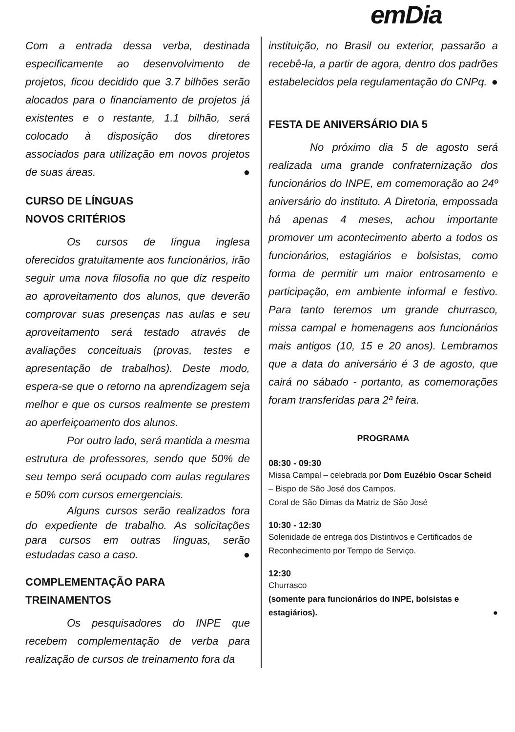emDia
Com a entrada dessa verba, destinada especificamente ao desenvolvimento de projetos, ficou decidido que 3.7 bilhões serão alocados para o financiamento de projetos já existentes e o restante, 1.1 bilhão, será colocado à disposição dos diretores associados para utilização em novos projetos de suas áreas. ●
CURSO DE LÍNGUAS
NOVOS CRITÉRIOS
Os cursos de língua inglesa oferecidos gratuitamente aos funcionários, irão seguir uma nova filosofia no que diz respeito ao aproveitamento dos alunos, que deverão comprovar suas presenças nas aulas e seu aproveitamento será testado através de avaliações conceituais (provas, testes e apresentação de trabalhos). Deste modo, espera-se que o retorno na aprendizagem seja melhor e que os cursos realmente se prestem ao aperfeiçoamento dos alunos.
Por outro lado, será mantida a mesma estrutura de professores, sendo que 50% de seu tempo será ocupado com aulas regulares e 50% com cursos emergenciais.
Alguns cursos serão realizados fora do expediente de trabalho. As solicitações para cursos em outras línguas, serão estudadas caso a caso. ●
COMPLEMENTAÇÃO PARA
TREINAMENTOS
Os pesquisadores do INPE que recebem complementação de verba para realização de cursos de treinamento fora da
instituição, no Brasil ou exterior, passarão a recebê-la, a partir de agora, dentro dos padrões estabelecidos pela regulamentação do CNPq. ●
FESTA DE ANIVERSÁRIO DIA 5
No próximo dia 5 de agosto será realizada uma grande confraternização dos funcionários do INPE, em comemoração ao 24º aniversário do instituto. A Diretoria, empossada há apenas 4 meses, achou importante promover um acontecimento aberto a todos os funcionários, estagiários e bolsistas, como forma de permitir um maior entrosamento e participação, em ambiente informal e festivo. Para tanto teremos um grande churrasco, missa campal e homenagens aos funcionários mais antigos (10, 15 e 20 anos). Lembramos que a data do aniversário é 3 de agosto, que cairá no sábado - portanto, as comemorações foram transferidas para 2ª feira.
PROGRAMA
08:30 - 09:30
Missa Campal – celebrada por Dom Euzébio Oscar Scheid – Bispo de São José dos Campos.
Coral de São Dimas da Matriz de São José
10:30 - 12:30
Solenidade de entrega dos Distintivos e Certificados de Reconhecimento por Tempo de Serviço.
12:30
Churrasco
(somente para funcionários do INPE, bolsistas e estagiários). ●